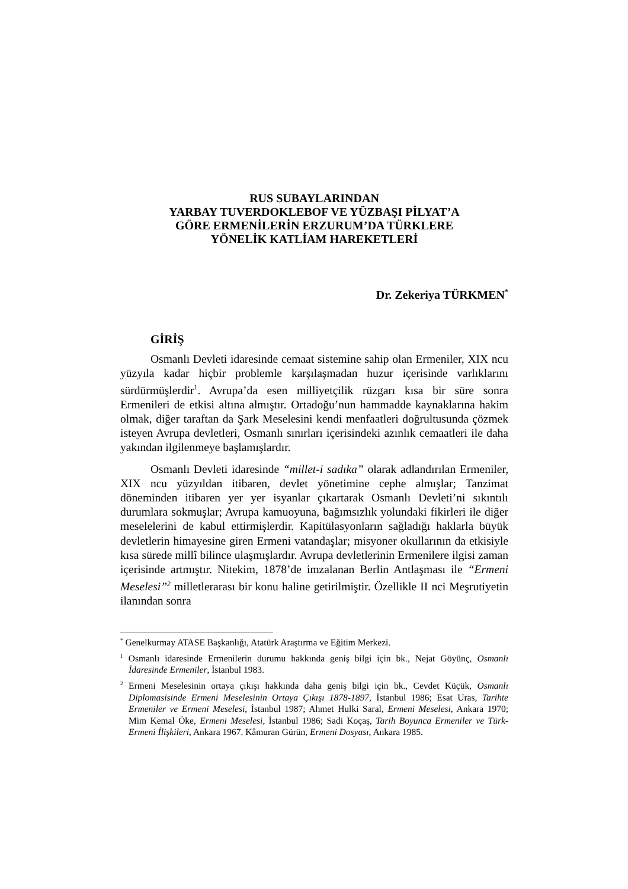RUS SUBAYLARINDAN
YARBAY TUVERDOKLEBOF VE YÜZBAŞI PİLYAT’A
GÖRE ERMENİLERİN ERZURUM’DA TÜRKLERE
YÖNELİK KATLİAM HAREKETLERİ
Dr. Zekeriya TÜRKMEN<sup>*</sup>
GİRİŞ
Osmanlı Devleti idaresinde cemaat sistemine sahip olan Ermeniler, XIX ncu yüzyıla kadar hiçbir problemle karşılaşmadan huzur içerisinde varlıklarını sürdürmüşlerdir<sup>1</sup>. Avrupa’da esen milliyetçilik rüzgarı kısa bir süre sonra Ermenileri de etkisi altına almıştır. Ortadoğu’nun hammadde kaynaklarına hakim olmak, diğer taraftan da Şark Meselesini kendi menfaatleri doğrultusunda çözmek isteyen Avrupa devletleri, Osmanlı sınırları içerisindeki azınlık cemaatleri ile daha yakından ilgilenmeye başlamışlardır.
Osmanlı Devleti idaresinde “millet-i sadıka” olarak adlandırılan Ermeniler, XIX ncu yüzyıldan itibaren, devlet yönetimine cephe almışlar; Tanzimat döneminden itibaren yer yer isyanlar çıkartarak Osmanlı Devleti’ni sıkıntılı durumlara sokmuşlar; Avrupa kamuoyuna, bağımsızlık yolundaki fikirleri ile diğer meselelerini de kabul ettirmişlerdir. Kapitülasyonların sağladığı haklarla büyük devletlerin himayesine giren Ermeni vatandaşlar; misyoner okullarının da etkisiyle kısa sürede millî bilince ulaşmışlardır. Avrupa devletlerinin Ermenilere ilgisi zaman içerisinde artmıştır. Nitekim, 1878’de imzalanan Berlin Antlaşması ile “Ermeni Meselesi”<sup>2</sup> milletlerarası bir konu haline getirilmiştir. Özellikle II nci Meşrutiyetin ilanından sonra
<sup>*</sup> Genelkurmay ATASE Başkanlığı, Atatürk Araştırma ve Eğitim Merkezi.
<sup>1</sup> Osmanlı idaresinde Ermenilerin durumu hakkında geniş bilgi için bk., Nejat Göyünç, Osmanlı İdaresinde Ermeniler, İstanbul 1983.
<sup>2</sup> Ermeni Meselesinin ortaya çıkışı hakkında daha geniş bilgi için bk., Cevdet Küçük, Osmanlı Diplomasisinde Ermeni Meselesinin Ortaya Çıkışı 1878-1897, İstanbul 1986; Esat Uras, Tarihte Ermeniler ve Ermeni Meselesi, İstanbul 1987; Ahmet Hulki Saral, Ermeni Meselesi, Ankara 1970; Mim Kemal Öke, Ermeni Meselesi, İstanbul 1986; Sadi Koçaş, Tarih Boyunca Ermeniler ve Türk-Ermeni İlişkileri, Ankara 1967. Kâmuran Gürün, Ermeni Dosyası, Ankara 1985.